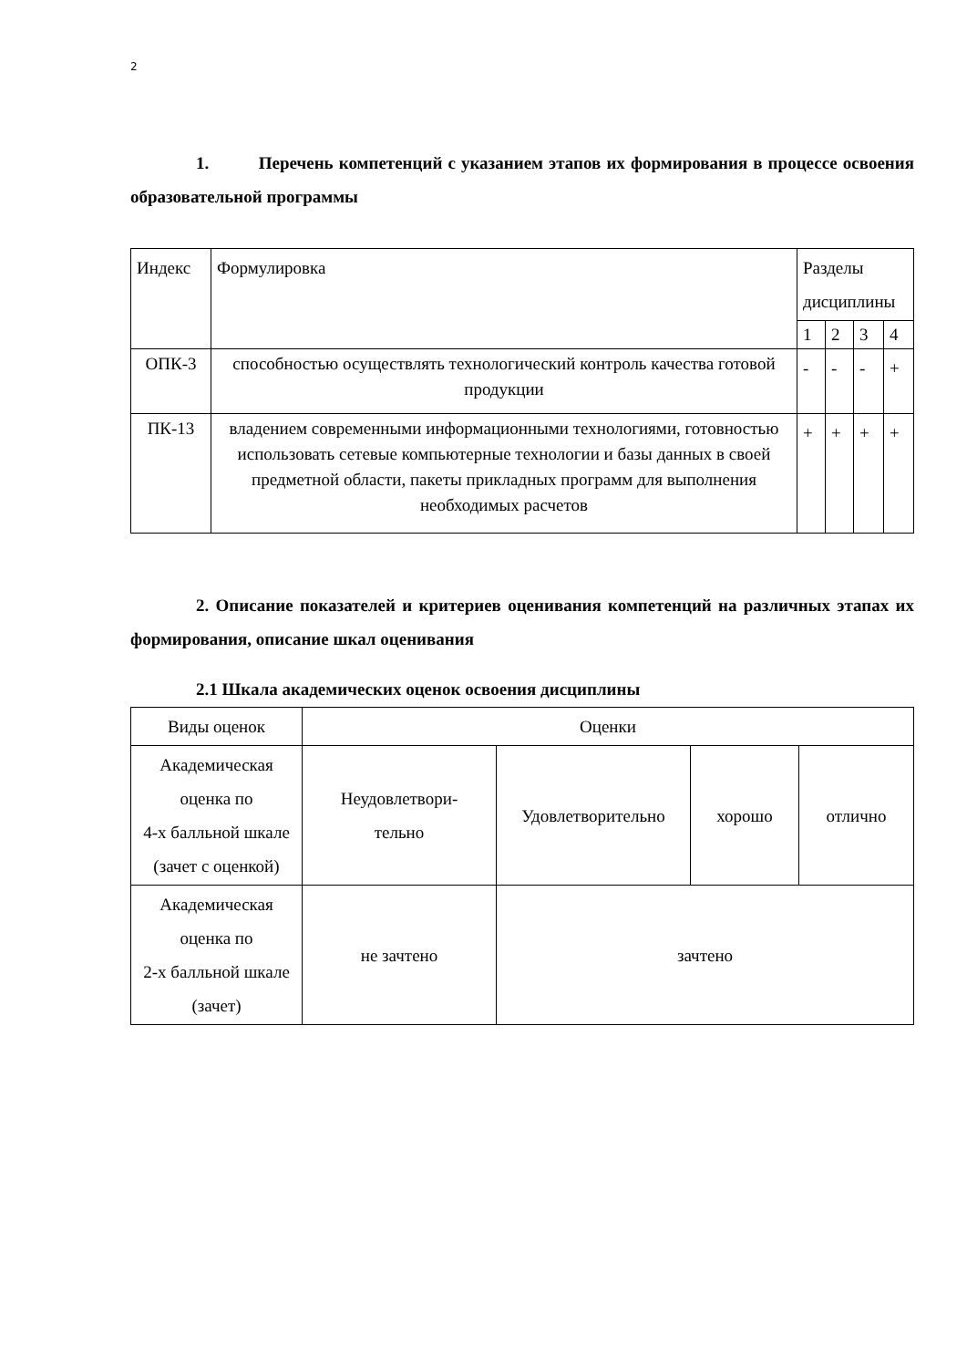2
1. Перечень компетенций с указанием этапов их формирования в процессе освоения образовательной программы
| Индекс | Формулировка | Разделы дисциплины | | | |
| | | 1 | 2 | 3 | 4 |
| ОПК-3 | способностью осуществлять технологический контроль качества готовой продукции | - | - | - | + |
| ПК-13 | владением современными информационными технологиями, готовностью использовать сетевые компьютерные технологии и базы данных в своей предметной области, пакеты прикладных программ для выполнения необходимых расчетов | + | + | + | + |
2. Описание показателей и критериев оценивания компетенций на различных этапах их формирования, описание шкал оценивания
2.1 Шкала академических оценок освоения дисциплины
| Виды оценок | Оценки | | | |
| Академическая оценка по 4-х балльной шкале (зачет с оценкой) | Неудовлетвори- тельно | Удовлетворительно | хорошо | отлично |
| Академическая оценка по 2-х балльной шкале (зачет) | не зачтено | зачтено | | |